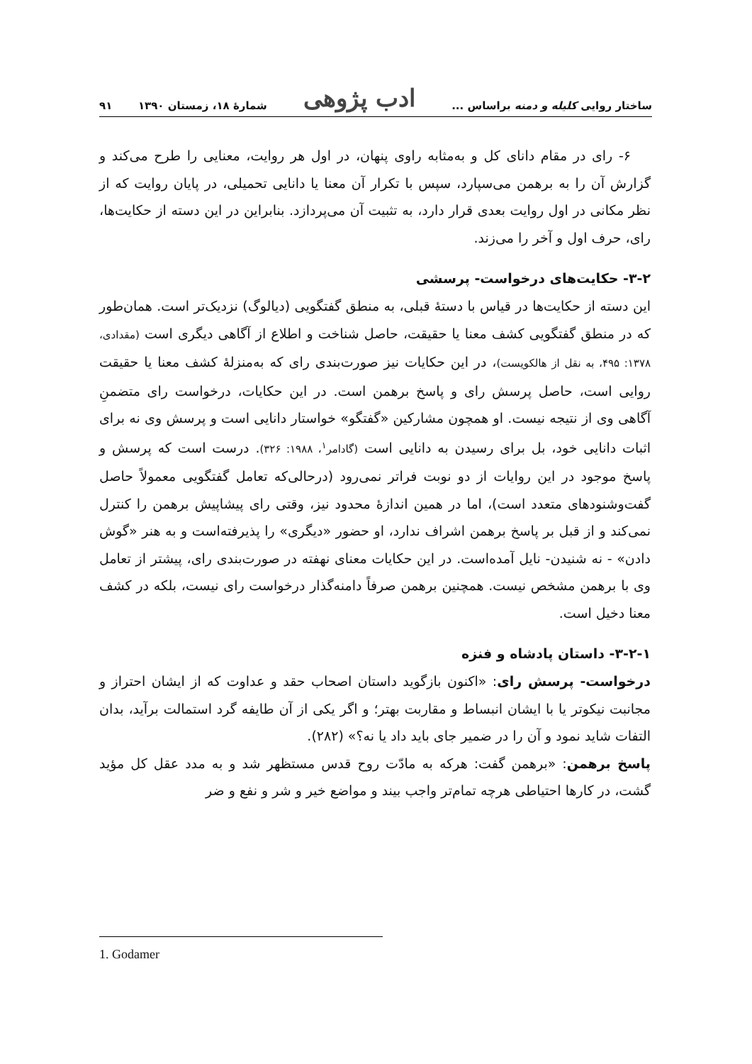ساختار روایی کلیله و دمنه براساس ... ادب پژوهی شمارهٔ ۱۸، زمستان ۱۳۹۰ ۹۱
۶- رای در مقام دانای کل و به‌مثابه راوی پنهان، در اول هر روایت، معنایی را طرح می‌کند و گزارش آن را به برهمن می‌سپارد، سپس با تکرار آن معنا یا دانایی تحمیلی، در پایان روایت که از نظر مکانی در اول روایت بعدی قرار دارد، به تثبیت آن می‌پردازد. بنابراین در این دسته از حکایت‌ها، رای، حرف اول و آخر را می‌زند.
۳-۲- حکایت‌های درخواست- پرسشی
این دسته از حکایت‌ها در قیاس با دستهٔ قبلی، به منطق گفتگویی (دیالوگ) نزدیک‌تر است. همان‌طور که در منطق گفتگویی کشف معنا یا حقیقت، حاصل شناخت و اطلاع از آگاهی دیگری است (مقدادی، ۱۳۷۸: ۴۹۵، به نقل از هالکویست)، در این حکایات نیز صورت‌بندی رای که به‌منزلهٔ کشف معنا یا حقیقت روایی است، حاصل پرسش رای و پاسخ برهمن است. در این حکایات، درخواست رای متضمنِ آگاهی وی از نتیجه نیست. او همچون مشارکین «گفتگو» خواستار دانایی است و پرسش وی نه برای اثبات دانایی خود، بل برای رسیدن به دانایی است (گادامر<sup>۱</sup>، ۱۹۸۸: ۳۲۶). درست است که پرسش و پاسخ موجود در این روایات از دو نوبت فراتر نمی‌رود (درحالی‌که تعامل گفتگویی معمولاً حاصل گفت‌وشنودهای متعدد است)، اما در همین اندازهٔ محدود نیز، وقتی رای پیشاپیش برهمن را کنترل نمی‌کند و از قبل بر پاسخ برهمن اشراف ندارد، او حضور «دیگری» را پذیرفته‌است و به هنر «گوش دادن» - نه شنیدن- نایل آمده‌است. در این حکایات معنای نهفته در صورت‌بندی رای، پیشتر از تعامل وی با برهمن مشخص نیست. همچنین برهمن صرفاً دامنه‌گذار درخواست رای نیست، بلکه در کشف معنا دخیل است.
۳-۲-۱- داستان پادشاه و فنزه
درخواست- پرسش رای: «اکنون بازگوید داستان اصحاب حقد و عداوت که از ایشان احتراز و مجانبت نیکوتر یا با ایشان انبساط و مقاربت بهتر؛ و اگر یکی از آن طایفه گرد استمالت برآید، بدان التفات شاید نمود و آن را در ضمیر جای باید داد یا نه؟» (۲۸۲).
پاسخ برهمن: «برهمن گفت: هرکه به مادّت روح قدس مستظهر شد و به مدد عقل کل مؤید گشت، در کارها احتیاطی هرچه تمام‌تر واجب بیند و مواضع خیر و شر و نفع و ضر
1. Godamer